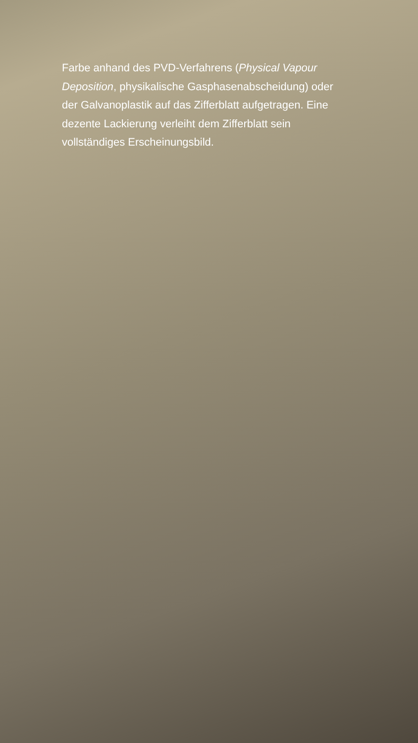Farbe anhand des PVD-Verfahrens (Physical Vapour Deposition, physikalische Gasphasenabscheidung) oder der Galvanoplastik auf das Zifferblatt aufgetragen. Eine dezente Lackierung verleiht dem Zifferblatt sein vollständiges Erscheinungsbild.